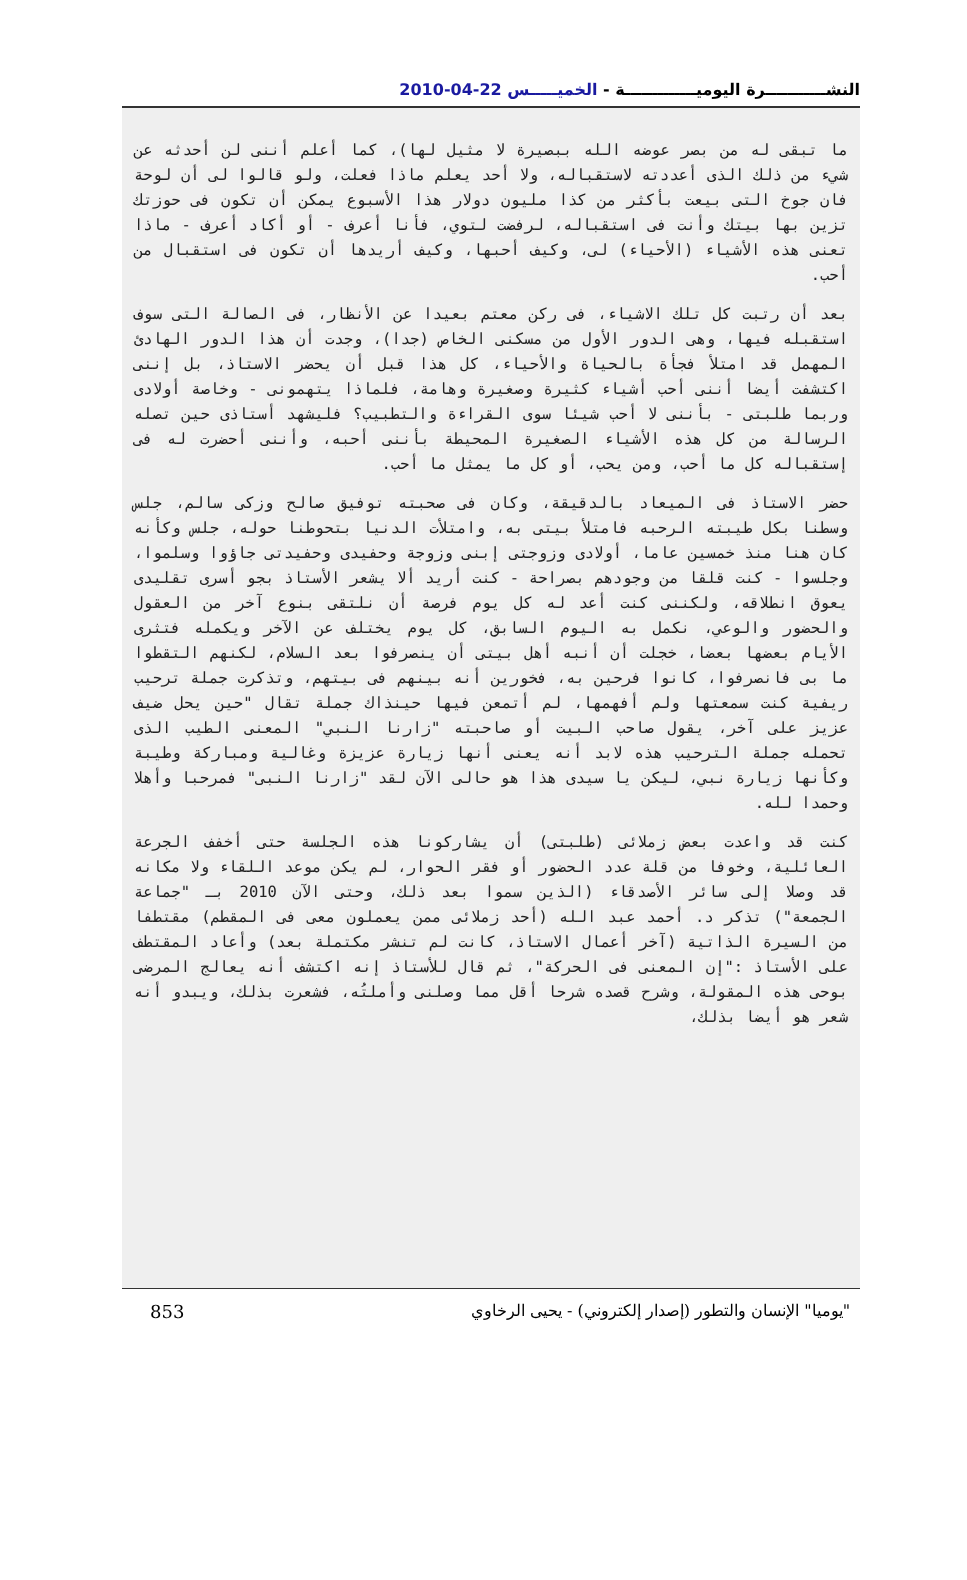النشـــــــــــرة اليوميـــــــــــــة - الخميـــــس 22-04-2010
ما تبقى له من بصر عوضه الله ببصيرة لا مثيل لها)، كما أعلم أننى لن أحدثه عن شيء من ذلك الذى أعددته لاستقباله، ولا أحد يعلم ماذا فعلت، ولو قالوا لى أن لوحة فان جوخ التى بيعت بأكثر من كذا مليون دولار هذا الأسبوع يمكن أن تكون فى حوزتك تزين بها بيتك وأنت فى استقباله، لرفضت لتوي، فأنا أعرف - أو أكاد أعرف - ماذا تعنى هذه الأشياء (الأحياء) لى، وكيف أحبها، وكيف أريدها أن تكون فى استقبال من أحب.
بعد أن رتبت كل تلك الاشياء، فى ركن معتم بعيدا عن الأنظار، فى الصالة التى سوف استقبله فيها، وهى الدور الأول من مسكنى الخاص (جدا)، وجدت أن هذا الدور الهادئ المهمل قد امتلأ فجأة بالحياة والأحياء، كل هذا قبل أن يحضر الاستاذ، بل إننى اكتشفت أيضا أننى أحب أشياء كثيرة وصغيرة وهامة، فلماذا يتهمونى - وخاصة أولادى وربما طلبتى - بأننى لا أحب شيئا سوى القراءة والتطبيب؟ فليشهد أستاذى حين تصله الرسالة من كل هذه الأشياء الصغيرة المحيطة بأننى أحبه، وأننى أحضرت له فى إستقباله كل ما أحب، ومن يحب، أو كل ما يمثل ما أحب.
حضر الاستاذ فى الميعاد بالدقيقة، وكان فى صحبته توفيق صالح وزكى سالم، جلس وسطنا بكل طيبته الرحبه فامتلأ بيتى به، وامتلأت الدنيا بتحوطنا حوله، جلس وكأنه كان هنا منذ خمسين عاما، أولادى وزوجتى إبنى وزوجة وحفيدى وحفيدتى جاؤوا وسلموا، وجلسوا - كنت قلقا من وجودهم بصراحة - كنت أريد ألا يشعر الأستاذ بجو أسرى تقليدى يعوق انطلاقه، ولكننى كنت أعد له كل يوم فرصة أن نلتقى بنوع آخر من العقول والحضور والوعي، نكمل به اليوم السابق، كل يوم يختلف عن الآخر ويكمله فتثرى الأيام بعضها بعضا، خجلت أن أنبه أهل بيتى أن ينصرفوا بعد السلام، لكنهم التقطوا ما بى فانصرفوا، كانوا فرحين به، فخورين أنه بينهم فى بيتهم، وتذكرت جملة ترحيب ريفية كنت سمعتها ولم أفهمها، لم أتمعن فيها حينذاك جملة تقال "حين يحل ضيف عزيز على آخر، يقول صاحب البيت أو صاحبته "زارنا النبي" المعنى الطيب الذى تحمله جملة الترحيب هذه لابد أنه يعنى أنها زيارة عزيزة وغالية ومباركة وطيبة وكأنها زيارة نبي، ليكن يا سيدى هذا هو حالى الآن لقد "زارنا النبى" فمرحبا وأهلا وحمدا لله.
كنت قد واعدت بعض زملائى (طلبتى) أن يشاركونا هذه الجلسة حتى أخفف الجرعة العائلية، وخوفا من قلة عدد الحضور أو فقر الحوار، لم يكن موعد اللقاء ولا مكانه قد وصلا إلى سائر الأصدقاء (الذين سموا بعد ذلك، وحتى الآن 2010 بـ "جماعة الجمعة") تذكر د. أحمد عبد الله (أحد زملائى ممن يعملون معى فى المقطم) مقتطفا من السيرة الذاتية (آخر أعمال الاستاذ، كانت لم تنشر مكتملة بعد) وأعاد المقتطف على الأستاذ :"إن المعنى فى الحركة"، ثم قال للأستاذ إنه اكتشف أنه يعالج المرضى بوحى هذه المقولة، وشرح قصده شرحا أقل مما وصلنى وأملتُه، فشعرت بذلك، ويبدو أنه شعر هو أيضا بذلك،
853 "يوميا" الإنسان والتطور (إصدار إلكتروني) - يحيى الرخاوي